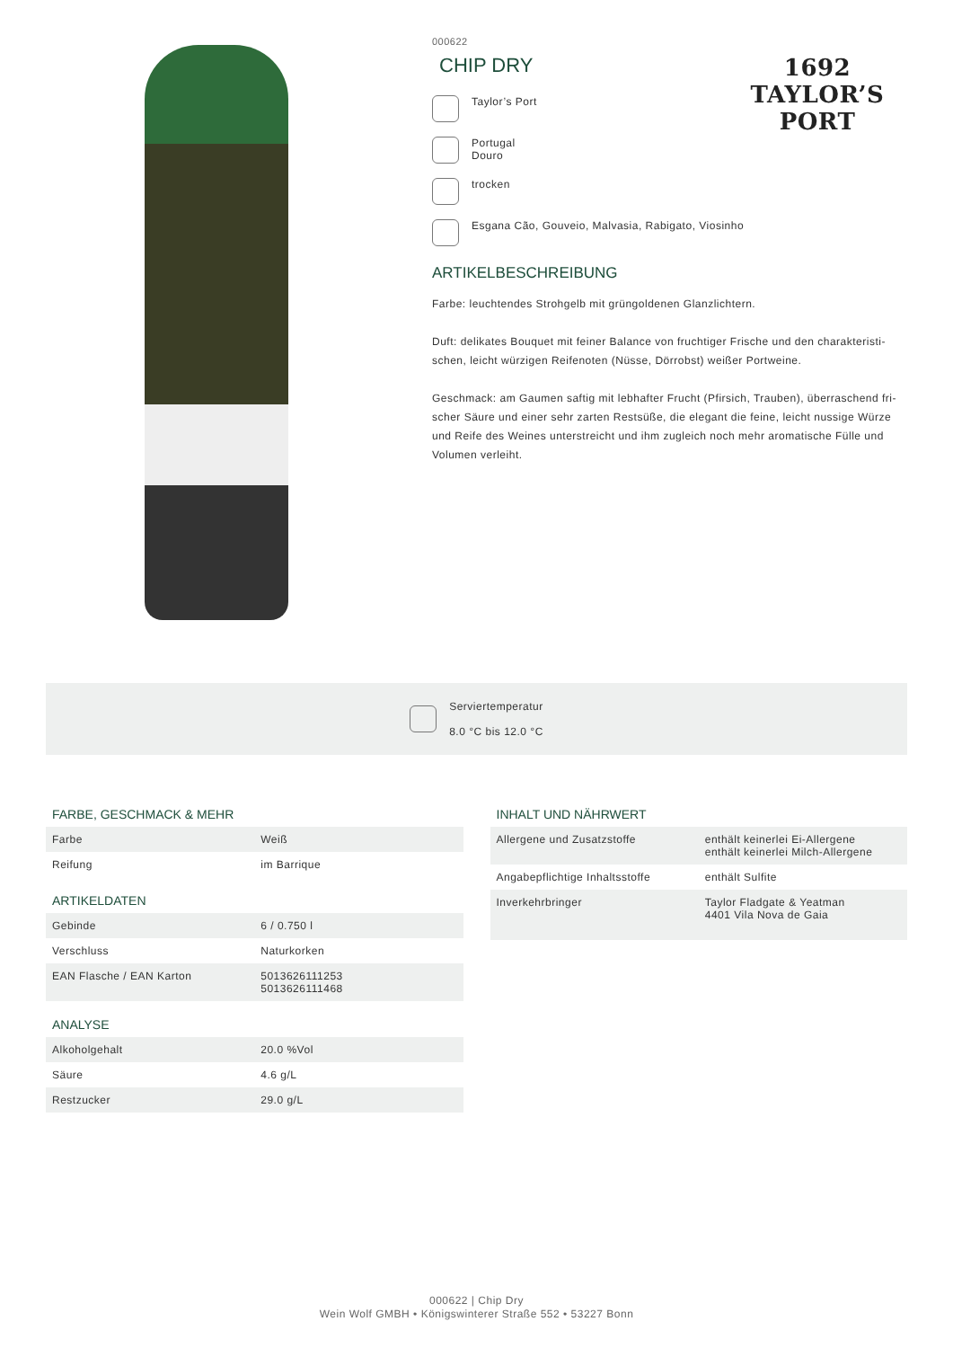000622
CHIP DRY
1692
TAYLOR’S
PORT
Taylor’s Port
Portugal
Douro
trocken
Esgana Cão, Gouveio, Malvasia, Rabigato, Viosinho
ARTIKELBESCHREIBUNG
Farbe: leuchtendes Strohgelb mit grüngoldenen Glanzlichtern.
Duft: delikates Bouquet mit feiner Balance von fruchtiger Frische und den charakteristi-schen, leicht würzigen Reifenoten (Nüsse, Dörrobst) weißer Portweine.
Geschmack: am Gaumen saftig mit lebhafter Frucht (Pfirsich, Trauben), überraschend fri-scher Säure und einer sehr zarten Restsüße, die elegant die feine, leicht nussige Würze und Reife des Weines unterstreicht und ihm zugleich noch mehr aromatische Fülle und Volumen verleiht.
Serviertemperatur
8.0 °C bis 12.0 °C
FARBE, GESCHMACK & MEHR
| Farbe | Weiß |
| Reifung | im Barrique |
ARTIKELDATEN
| Gebinde | 6 / 0.750 l |
| Verschluss | Naturkorken |
| EAN Flasche / EAN Karton | 5013626111253 5013626111468 |
ANALYSE
| Alkoholgehalt | 20.0 %Vol |
| Säure | 4.6 g/L |
| Restzucker | 29.0 g/L |
INHALT UND NÄHRWERT
| Allergene und Zusatzstoffe | enthält keinerlei Ei-Allergene enthält keinerlei Milch-Allergene |
| Angabepflichtige Inhaltsstoffe | enthält Sulfite |
| Inverkehrbringer | Taylor Fladgate & Yeatman 4401 Vila Nova de Gaia |
000622 | Chip Dry
Wein Wolf GMBH • Königswinterer Straße 552 • 53227 Bonn